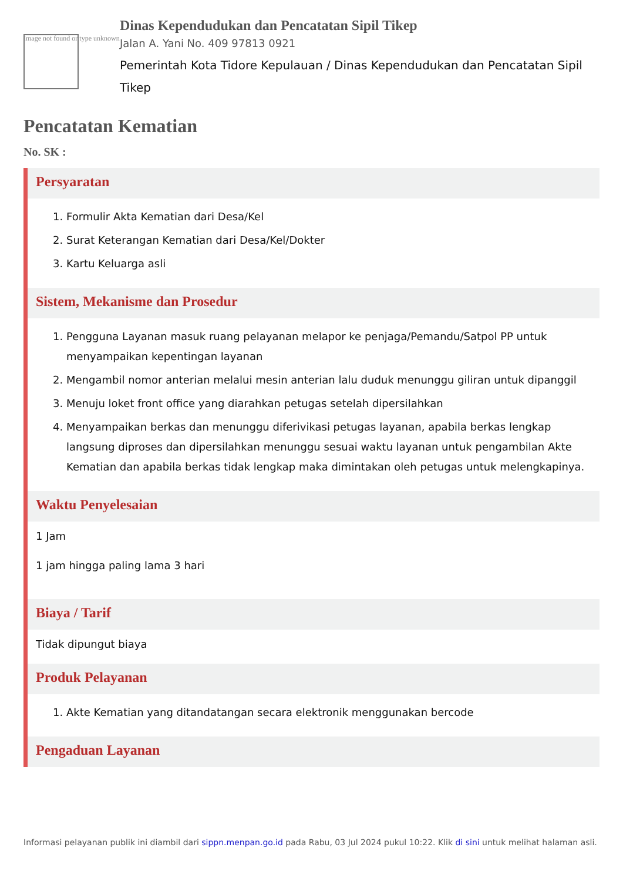Image not found or type unknown
Dinas Kependudukan dan Pencatatan Sipil Tikep
Jalan A. Yani No. 409 97813 0921
Pemerintah Kota Tidore Kepulauan / Dinas Kependudukan dan Pencatatan Sipil Tikep
Pencatatan Kematian
No. SK :
Persyaratan
1. Formulir Akta Kematian dari Desa/Kel
2. Surat Keterangan Kematian dari Desa/Kel/Dokter
3. Kartu Keluarga asli
Sistem, Mekanisme dan Prosedur
1. Pengguna Layanan masuk ruang pelayanan melapor ke penjaga/Pemandu/Satpol PP untuk menyampaikan kepentingan layanan
2. Mengambil nomor anterian melalui mesin anterian lalu duduk menunggu giliran untuk dipanggil
3. Menuju loket front office yang diarahkan petugas setelah dipersilahkan
4. Menyampaikan berkas dan menunggu diferivikasi petugas layanan, apabila berkas lengkap langsung diproses dan dipersilahkan menunggu sesuai waktu layanan untuk pengambilan Akte Kematian dan apabila berkas tidak lengkap maka dimintakan oleh petugas untuk melengkapinya.
Waktu Penyelesaian
1 Jam
1 jam hingga paling lama 3 hari
Biaya / Tarif
Tidak dipungut biaya
Produk Pelayanan
1. Akte Kematian yang ditandatangan secara elektronik menggunakan bercode
Pengaduan Layanan
Informasi pelayanan publik ini diambil dari sippn.menpan.go.id pada Rabu, 03 Jul 2024 pukul 10:22. Klik di sini untuk melihat halaman asli.